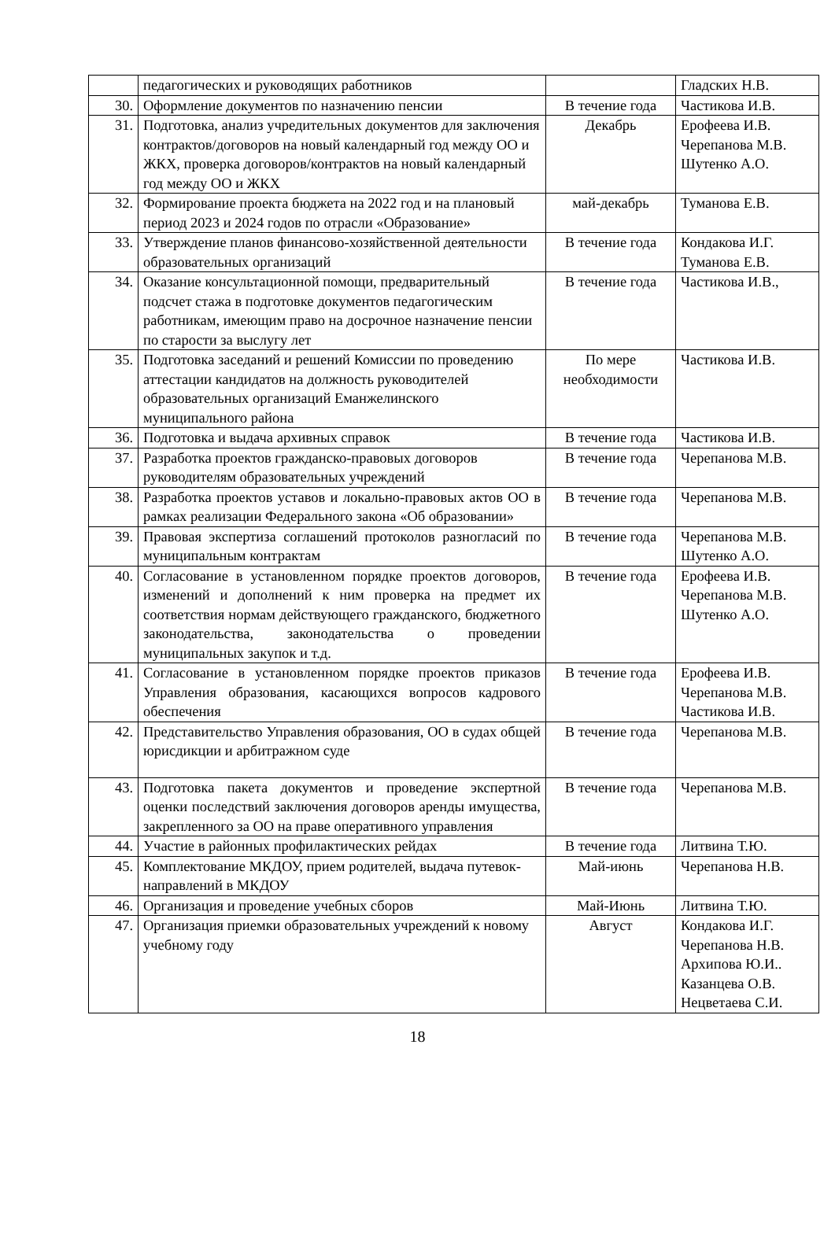| | педагогических и руководящих работников | | Гладских Н.В. |
| 30. | Оформление документов по назначению пенсии | В течение года | Частикова И.В. |
| 31. | Подготовка, анализ учредительных документов для заключения контрактов/договоров на новый календарный год между ОО и ЖКХ, проверка договоров/контрактов на новый календарный год между ОО и ЖКХ | Декабрь | Ерофеева И.В. Черепанова М.В. Шутенко А.О. |
| 32. | Формирование проекта бюджета на 2022 год и на плановый период 2023 и 2024 годов по отрасли «Образование» | май-декабрь | Туманова Е.В. |
| 33. | Утверждение планов финансово-хозяйственной деятельности образовательных организаций | В течение года | Кондакова И.Г. Туманова Е.В. |
| 34. | Оказание консультационной помощи, предварительный подсчет стажа в подготовке документов педагогическим работникам, имеющим право на досрочное назначение пенсии по старости за выслугу лет | В течение года | Частикова И.В., |
| 35. | Подготовка заседаний и решений Комиссии по проведению аттестации кандидатов на должность руководителей образовательных организаций Еманжелинского муниципального района | По мере необходимости | Частикова И.В. |
| 36. | Подготовка и выдача архивных справок | В течение года | Частикова И.В. |
| 37. | Разработка проектов гражданско-правовых договоров руководителям образовательных учреждений | В течение года | Черепанова М.В. |
| 38. | Разработка проектов уставов и локально-правовых актов ОО в рамках реализации Федерального закона «Об образовании» | В течение года | Черепанова М.В. |
| 39. | Правовая экспертиза соглашений протоколов разногласий по муниципальным контрактам | В течение года | Черепанова М.В. Шутенко А.О. |
| 40. | Согласование в установленном порядке проектов договоров, изменений и дополнений к ним проверка на предмет их соответствия нормам действующего гражданского, бюджетного законодательства, законодательства о проведении муниципальных закупок и т.д. | В течение года | Ерофеева И.В. Черепанова М.В. Шутенко А.О. |
| 41. | Согласование в установленном порядке проектов приказов Управления образования, касающихся вопросов кадрового обеспечения | В течение года | Ерофеева И.В. Черепанова М.В. Частикова И.В. |
| 42. | Представительство Управления образования, ОО в судах общей юрисдикции и арбитражном суде | В течение года | Черепанова М.В. |
| 43. | Подготовка пакета документов и проведение экспертной оценки последствий заключения договоров аренды имущества, закрепленного за ОО на праве оперативного управления | В течение года | Черепанова М.В. |
| 44. | Участие в районных профилактических рейдах | В течение года | Литвина Т.Ю. |
| 45. | Комплектование МКДОУ, прием родителей, выдача путевок-направлений в МКДОУ | Май-июнь | Черепанова Н.В. |
| 46. | Организация и проведение учебных сборов | Май-Июнь | Литвина Т.Ю. |
| 47. | Организация приемки образовательных учреждений к новому учебному году | Август | Кондакова И.Г. Черепанова Н.В. Архипова Ю.И.. Казанцева О.В. Нецветаева С.И. |
18